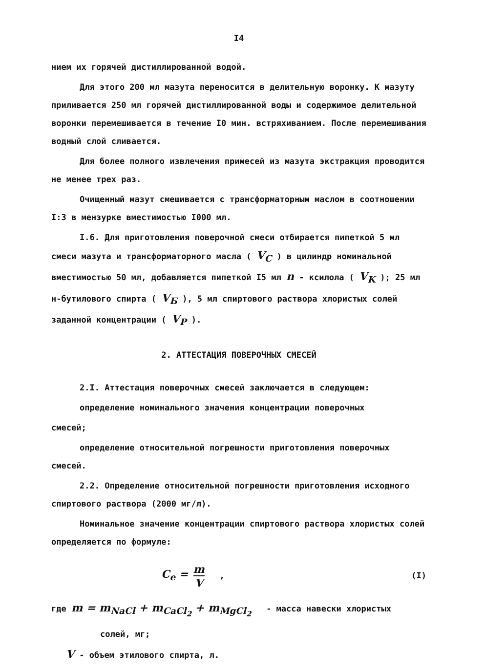I4
нием их горячей дистиллированной водой.
Для этого 200 мл мазута переносится в делительную воронку. К мазуту приливается 250 мл горячей дистиллированной воды и содержимое делительной воронки перемешивается в течение I0 мин. встряхиванием. После перемешивания водный слой сливается.
Для более полного извлечения примесей из мазута экстракция проводится не менее трех раз.
Очищенный мазут смешивается с трансформаторным маслом в соотношении I:3 в мензурке вместимостью I000 мл.
I.6. Для приготовления поверочной смеси отбирается пипеткой 5 мл смеси мазута и трансформаторного масла ( V<sub>C</sub> ) в цилиндр номинальной вместимостью 50 мл, добавляется пипеткой I5 мл n - ксилола ( V<sub>K</sub> ); 25 мл н-бутилового спирта ( V<sub>Б</sub> ), 5 мл спиртового раствора хлористых солей заданной концентрации ( V<sub>P</sub> ).
2. АТТЕСТАЦИЯ ПОВЕРОЧНЫХ СМЕСЕЙ
2.I. Аттестация поверочных смесей заключается в следующем:
определение номинального значения концентрации поверочных
смесей;
определение относительной погрешности приготовления поверочных смесей.
2.2. Определение относительной погрешности приготовления исходного спиртового раствора (2000 мг/л).
Номинальное значение концентрации спиртового раствора хлористых солей определяется по формуле:
C<sub>e</sub> = m V , (I)
где m = m<sub>NaCl</sub> + m<sub>CaCl<sub>2</sub></sub> + m<sub>MgCl<sub>2</sub></sub> - масса навески хлористых
солей, мг;
V - объем этилового спирта, л.